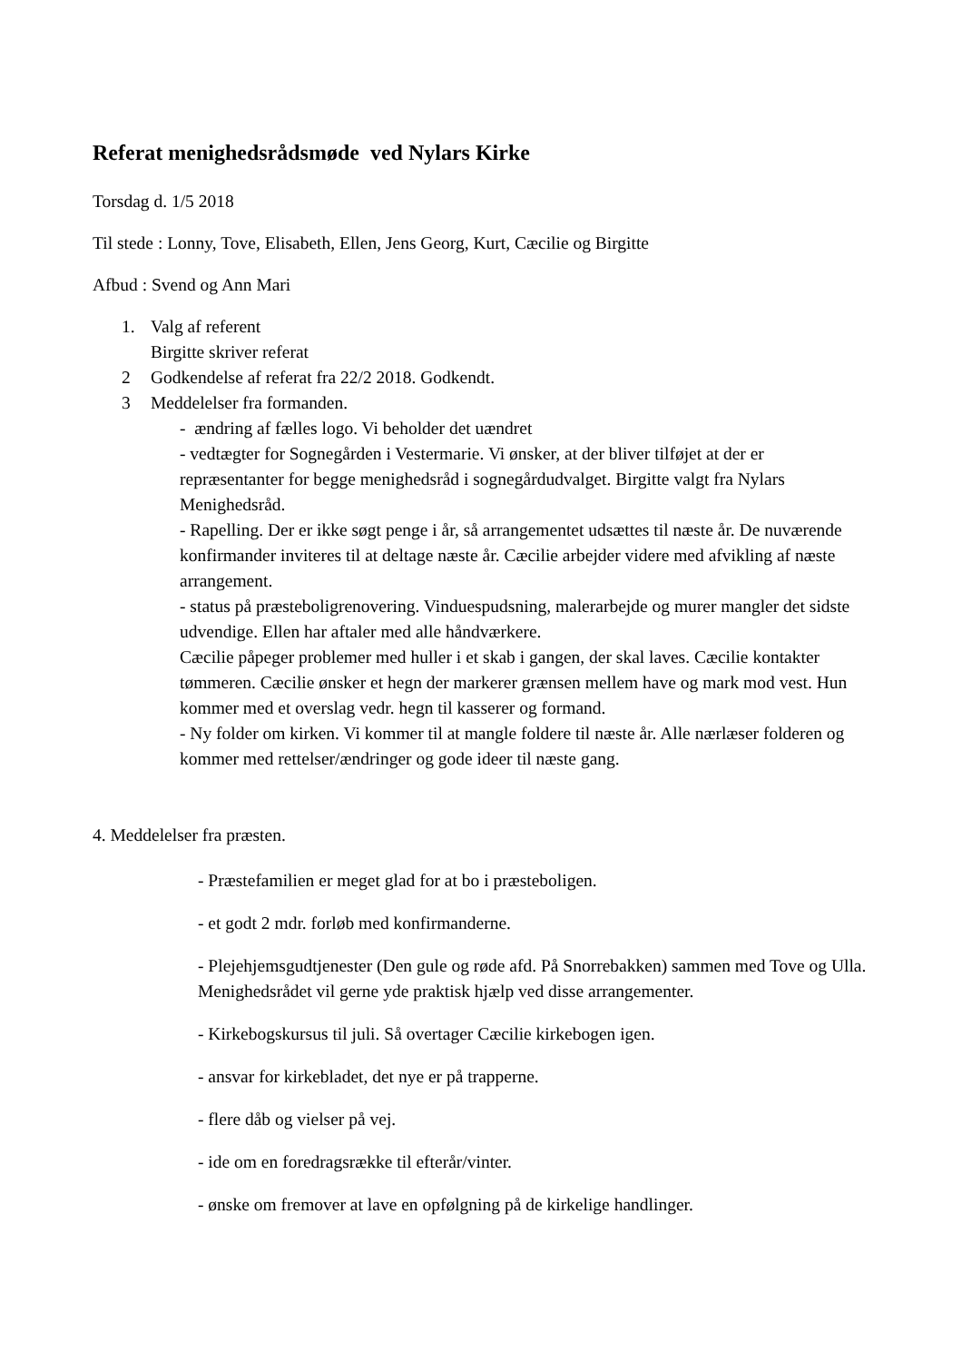Referat menighedsrådsmøde ved Nylars Kirke
Torsdag d. 1/5 2018
Til stede : Lonny, Tove, Elisabeth, Ellen, Jens Georg, Kurt, Cæcilie og Birgitte
Afbud : Svend og Ann Mari
1. Valg af referent
Birgitte skriver referat
2 Godkendelse af referat fra 22/2 2018. Godkendt.
3 Meddelelser fra formanden.
- ændring af fælles logo. Vi beholder det uændret
- vedtægter for Sognegården i Vestermarie. Vi ønsker, at der bliver tilføjet at der er repræsentanter for begge menighedsråd i sognegårdudvalget. Birgitte valgt fra Nylars Menighedsråd.
- Rapelling. Der er ikke søgt penge i år, så arrangementet udsættes til næste år. De nuværende konfirmander inviteres til at deltage næste år. Cæcilie arbejder videre med afvikling af næste arrangement.
- status på præsteboligrenovering. Vinduespudsning, malerarbejde og murer mangler det sidste udvendige. Ellen har aftaler med alle håndværkere.
Cæcilie påpeger problemer med huller i et skab i gangen, der skal laves. Cæcilie kontakter tømmeren. Cæcilie ønsker et hegn der markerer grænsen mellem have og mark mod vest. Hun kommer med et overslag vedr. hegn til kasserer og formand.
- Ny folder om kirken. Vi kommer til at mangle foldere til næste år. Alle nærlæser folderen og kommer med rettelser/ændringer og gode ideer til næste gang.
4. Meddelelser fra præsten.
- Præstefamilien er meget glad for at bo i præsteboligen.
- et godt 2 mdr. forløb med konfirmanderne.
- Plejehjemsgudtjenester (Den gule og røde afd. På Snorrebakken) sammen med Tove og Ulla. Menighedsrådet vil gerne yde praktisk hjælp ved disse arrangementer.
- Kirkebogskursus til juli. Så overtager Cæcilie kirkebogen igen.
- ansvar for kirkebladet, det nye er på trapperne.
- flere dåb og vielser på vej.
- ide om en foredragsrække til efterår/vinter.
- ønske om fremover at lave en opfølgning på de kirkelige handlinger.